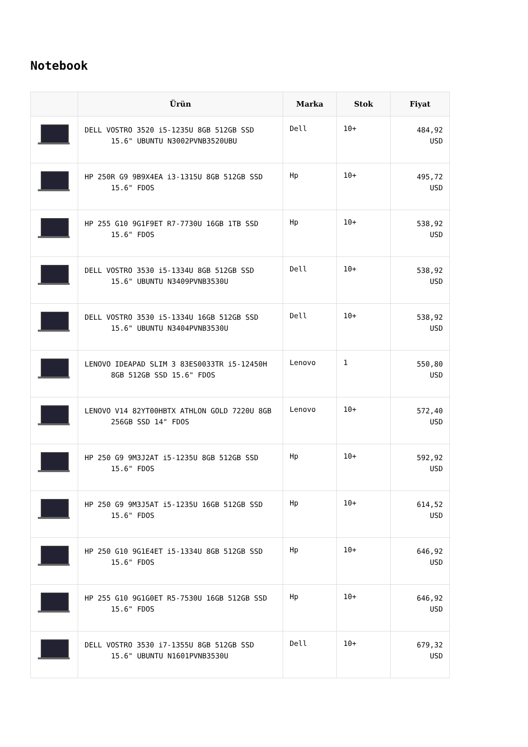Notebook
| | Ürün | Marka | Stok | Fiyat |
| --- | --- | --- | --- | --- |
| | DELL VOSTRO 3520 i5-1235U 8GB 512GB SSD 15.6" UBUNTU N3002PVNB3520UBU | Dell | 10+ | 484,92 USD |
| | HP 250R G9 9B9X4EA i3-1315U 8GB 512GB SSD 15.6" FDOS | Hp | 10+ | 495,72 USD |
| | HP 255 G10 9G1F9ET R7-7730U 16GB 1TB SSD 15.6" FDOS | Hp | 10+ | 538,92 USD |
| | DELL VOSTRO 3530 i5-1334U 8GB 512GB SSD 15.6" UBUNTU N3409PVNB3530U | Dell | 10+ | 538,92 USD |
| | DELL VOSTRO 3530 i5-1334U 16GB 512GB SSD 15.6" UBUNTU N3404PVNB3530U | Dell | 10+ | 538,92 USD |
| | LENOVO IDEAPAD SLIM 3 83ES0033TR i5-12450H 8GB 512GB SSD 15.6" FDOS | Lenovo | 1 | 550,80 USD |
| | LENOVO V14 82YT00HBTX ATHLON GOLD 7220U 8GB 256GB SSD 14" FDOS | Lenovo | 10+ | 572,40 USD |
| | HP 250 G9 9M3J2AT i5-1235U 8GB 512GB SSD 15.6" FDOS | Hp | 10+ | 592,92 USD |
| | HP 250 G9 9M3J5AT i5-1235U 16GB 512GB SSD 15.6" FDOS | Hp | 10+ | 614,52 USD |
| | HP 250 G10 9G1E4ET i5-1334U 8GB 512GB SSD 15.6" FDOS | Hp | 10+ | 646,92 USD |
| | HP 255 G10 9G1G0ET R5-7530U 16GB 512GB SSD 15.6" FDOS | Hp | 10+ | 646,92 USD |
| | DELL VOSTRO 3530 i7-1355U 8GB 512GB SSD 15.6" UBUNTU N1601PVNB3530U | Dell | 10+ | 679,32 USD |